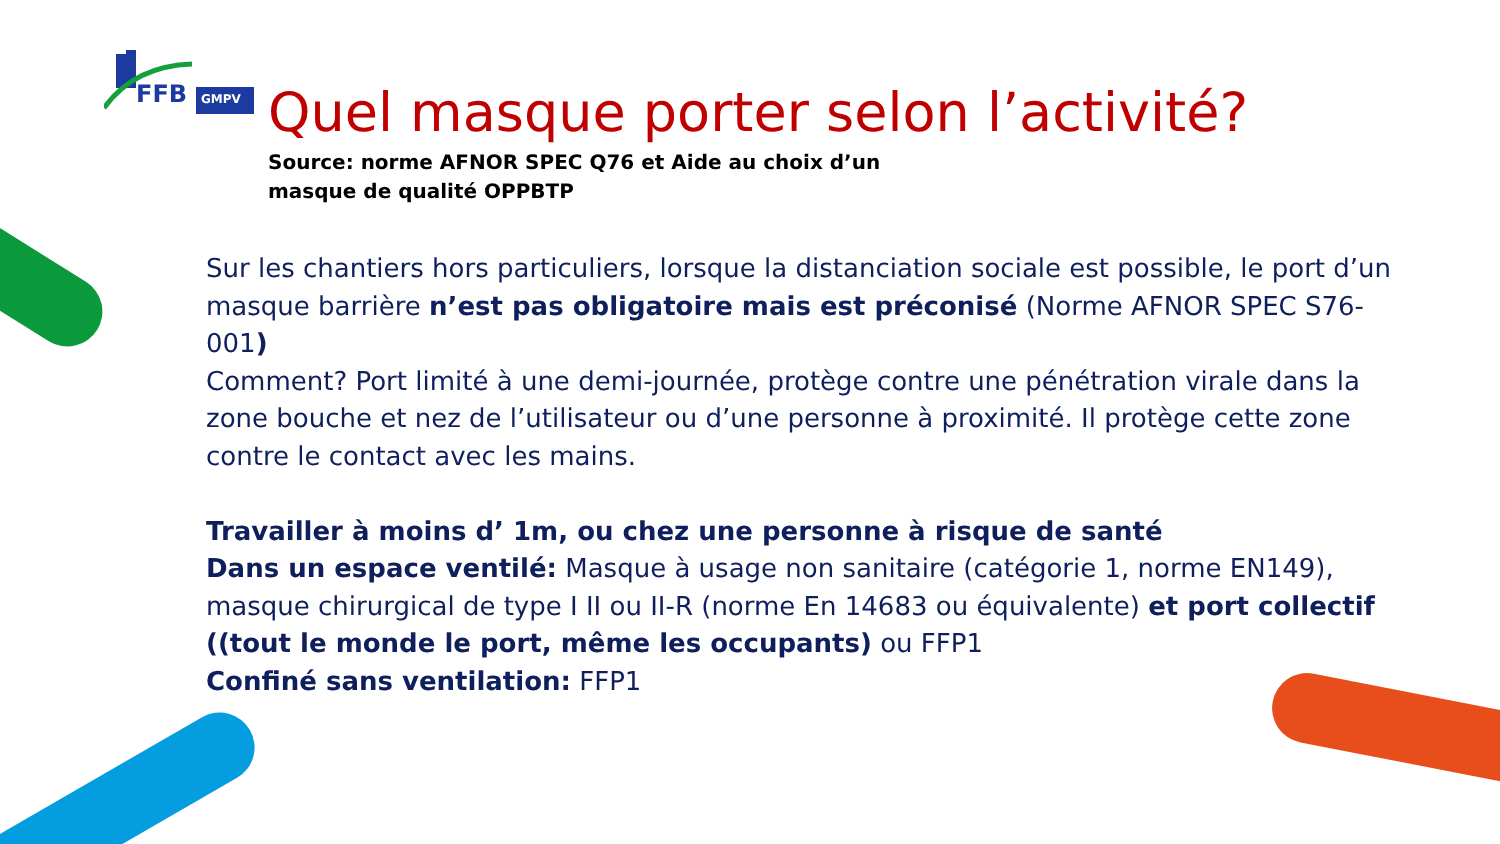FFB
GMPV
Quel masque porter selon l’activité?
Source: norme AFNOR SPEC Q76 et Aide au choix d’un masque de qualité OPPBTP
Sur les chantiers hors particuliers, lorsque la distanciation sociale est possible, le port d’un masque barrière n’est pas obligatoire mais est préconisé (Norme AFNOR SPEC S76-001)
Comment? Port limité à une demi-journée, protège contre une pénétration virale dans la zone bouche et nez de l’utilisateur ou d’une personne à proximité. Il protège cette zone contre le contact avec les mains.
Travailler à moins d’ 1m, ou chez une personne à risque de santé
Dans un espace ventilé: Masque à usage non sanitaire (catégorie 1, norme EN149), masque chirurgical de type I II ou II-R (norme En 14683 ou équivalente) et port collectif ((tout le monde le port, même les occupants) ou FFP1
Confiné sans ventilation: FFP1